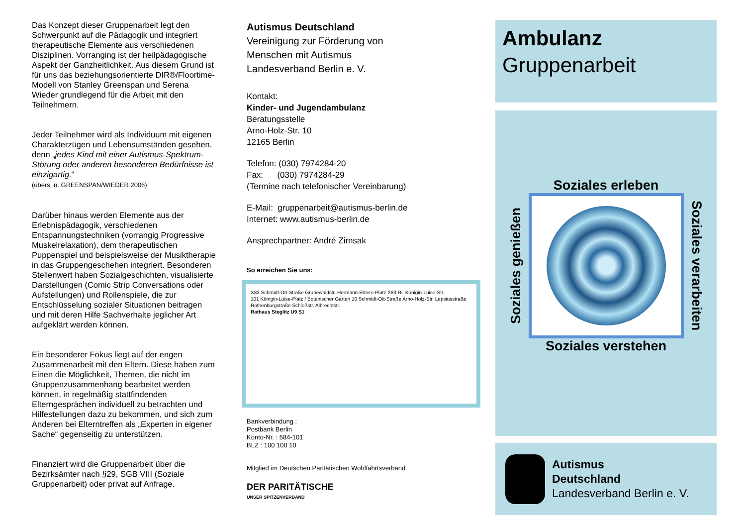Das Konzept dieser Gruppenarbeit legt den Schwerpunkt auf die Pädagogik und integriert therapeutische Elemente aus verschiedenen Disziplinen. Vorranging ist der heilpädagogische Aspekt der Ganzheitlichkeit. Aus diesem Grund ist für uns das beziehungsorientierte DIR®/Floortime-Modell von Stanley Greenspan und Serena Wieder grundlegend für die Arbeit mit den Teilnehmern.
Jeder Teilnehmer wird als Individuum mit eigenen Charakterzügen und Lebensumständen gesehen, denn „jedes Kind mit einer Autismus-Spektrum-Störung oder anderen besonderen Bedürfnisse ist einzigartig.“
(übers. n. GREENSPAN/WIEDER 2006)
Darüber hinaus werden Elemente aus der Erlebnispädagogik, verschiedenen Entspannungstechniken (vorrangig Progressive Muskelrelaxation), dem therapeutischen Puppenspiel und beispielsweise der Musiktherapie in das Gruppengeschehen integriert. Besonderen Stellenwert haben Sozialgeschichten, visualisierte Darstellungen (Comic Strip Conversations oder Aufstellungen) und Rollenspiele, die zur Entschlüsselung sozialer Situationen beitragen und mit deren Hilfe Sachverhalte jeglicher Art aufgeklärt werden können.
Ein besonderer Fokus liegt auf der engen Zusammenarbeit mit den Eltern. Diese haben zum Einen die Möglichkeit, Themen, die nicht im Gruppenzusammenhang bearbeitet werden können, in regelmäßig stattfindenden Elterngesprächen individuell zu betrachten und Hilfestellungen dazu zu bekommen, und sich zum Anderen bei Elterntreffen als „Experten in eigener Sache“ gegenseitig zu unterstützen.
Finanziert wird die Gruppenarbeit über die Bezirksämter nach §29, SGB VIII (Soziale Gruppenarbeit) oder privat auf Anfrage.
Autismus Deutschland
Vereinigung zur Förderung von
Menschen mit Autismus
Landesverband Berlin e. V.
Kontakt:
Kinder- und Jugendambulanz
Beratungsstelle
Arno-Holz-Str. 10
12165 Berlin
Telefon: (030) 7974284-20
Fax: (030) 7974284-29
(Termine nach telefonischer Vereinbarung)
E-Mail: gruppenarbeit@autismus-berlin.de
Internet: www.autismus-berlin.de
Ansprechpartner: André Zirnsak
So erreichen Sie uns:
X83 Schmidt-Ott-Straße Grunewaldstr. Hermann-Ehlers-Platz X83 Ri: Königin-Luise-Str.
101 Königin-Luise-Platz / Botanischer Garten 10 Schmidt-Ott-Straße Arno-Holz-Str. Lepsiusstraße Rothenburgstraße Schloßstr. Albrechtstr.
Rathaus Steglitz U9 S1
Bankverbindung :
Postbank Berlin
Konto-Nr. : 584-101
BLZ : 100 100 10
Mitglied im Deutschen Paritätischen Wohlfahrtsverband
DER PARITÄTISCHE
UNSER SPITZENVERBAND
Ambulanz
Gruppenarbeit
Soziales erleben
Soziales genießen
Soziales verarbeiten
Soziales verstehen
Autismus
Deutschland
Landesverband Berlin e. V.